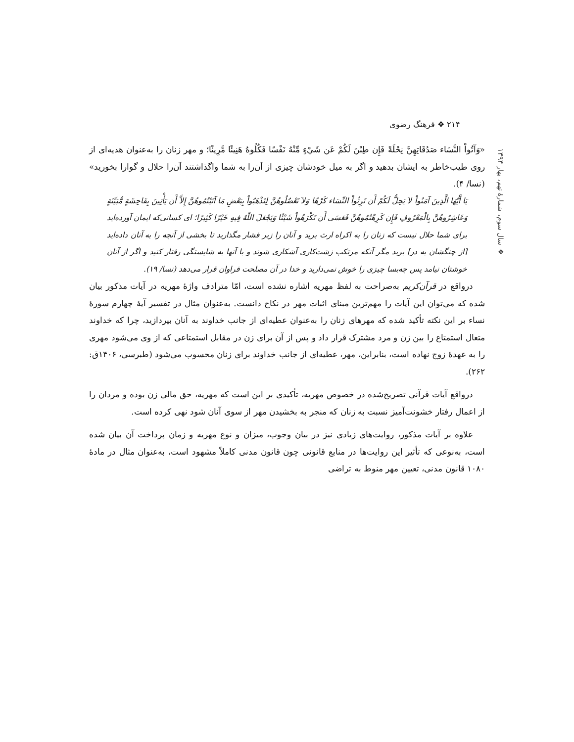۲۱۴ ❖ فرهنگ رضوی
❖ سال سوم، شمارهٔ نهم، بهار ۱۳۹۴
«وَآتُواْ النَّسَاء صَدُقَاتِهِنَّ نِحْلَةً فَإِن طِبْنَ لَكُمْ عَن شَيْءٍ مِّنْهُ نَفْسًا فَكُلُوهُ هَنِيئًا مَّرِيئًا؛ و مهر زنان را به‌عنوان هدیه‌ای از روی طیب‌خاطر به ایشان بدهید و اگر به میل خودشان چیزی از آن‌را به شما واگذاشتند آن‌را حلال و گوارا بخورید» (نسا/ ۴).
یَا أَیُّهَا الَّذِینَ آمَنُواْ لاَ یَحِلُّ لَكُمْ أَن تَرِثُواْ النِّسَاء كَرْهًا وَلاَ تَعْضُلُوهُنَّ لِتَذْهَبُواْ بِبَعْضِ مَا آتَیْتُمُوهُنَّ إِلاَّ أَن یَأْتِینَ بِفَاحِشَةٍ مُّبَیِّنَةٍ وَعَاشِرُوهُنَّ بِالْمَعْرُوفِ فَإِن كَرِهْتُمُوهُنَّ فَعَسَى أَن تَكْرَهُواْ شَیْئًا وَیَجْعَلَ اللّهُ فِیهِ خَیْرًا كَثِیرًا؛ ای کسانی‌که ایمان آورده‌اید برای شما حلال نیست که زنان را به اکراه ارث برید و آنان را زیر فشار مگذارید تا بخشی از آنچه را به آنان داده‌اید [از چنگشان به در] برید مگر آنکه مرتکب زشت‌کاری آشکاری شوند و با آنها به شایستگی رفتار کنید و اگر از آنان خوشتان نیامد پس چه‌بسا چیزی را خوش نمی‌دارید و خدا در آن مصلحت فراوان قرار می‌دهد (نسا/ ۱۹).
درواقع در قرآن‌کریم به‌صراحت به لفظ مهریه اشاره نشده است، امّا مترادف واژهٔ مهریه در آیات مذکور بیان شده که می‌توان این آیات را مهم‌ترین مبنای اثبات مهر در نکاح دانست. به‌عنوان مثال در تفسیر آیهٔ چهارم سورهٔ نساء بر این نکته تأکید شده که مهرهای زنان را به‌عنوان عطیه‌ای از جانب خداوند به آنان بپردازید، چرا که خداوند متعال استمتاع را بین زن و مرد مشترک قرار داد و پس از آن برای زن در مقابل استمتاعی که از وی می‌شود مهری را به عهدهٔ زوج نهاده است، بنابراین، مهر، عطیه‌ای از جانب خداوند برای زنان محسوب می‌شود (طبرسی، ۱۴۰۶ق: ۲۶۲).
درواقع آیات قرآنی تصریح‌شده در خصوص مهریه، تأکیدی بر این است که مهریه، حق مالی زن بوده و مردان را از اعمال رفتار خشونت‌آمیز نسبت به زنان که منجر به بخشیدن مهر از سوی آنان شود نهی کرده است.
علاوه بر آیات مذکور، روایت‌های زیادی نیز در بیان وجوب، میزان و نوع مهریه و زمان پرداخت آن بیان شده است، به‌نوعی که تأثیر این روایت‌ها در منابع قانونی چون قانون مدنی کاملاً مشهود است، به‌عنوان مثال در مادهٔ ۱۰۸۰ قانون مدنی، تعیین مهر منوط به تراضی